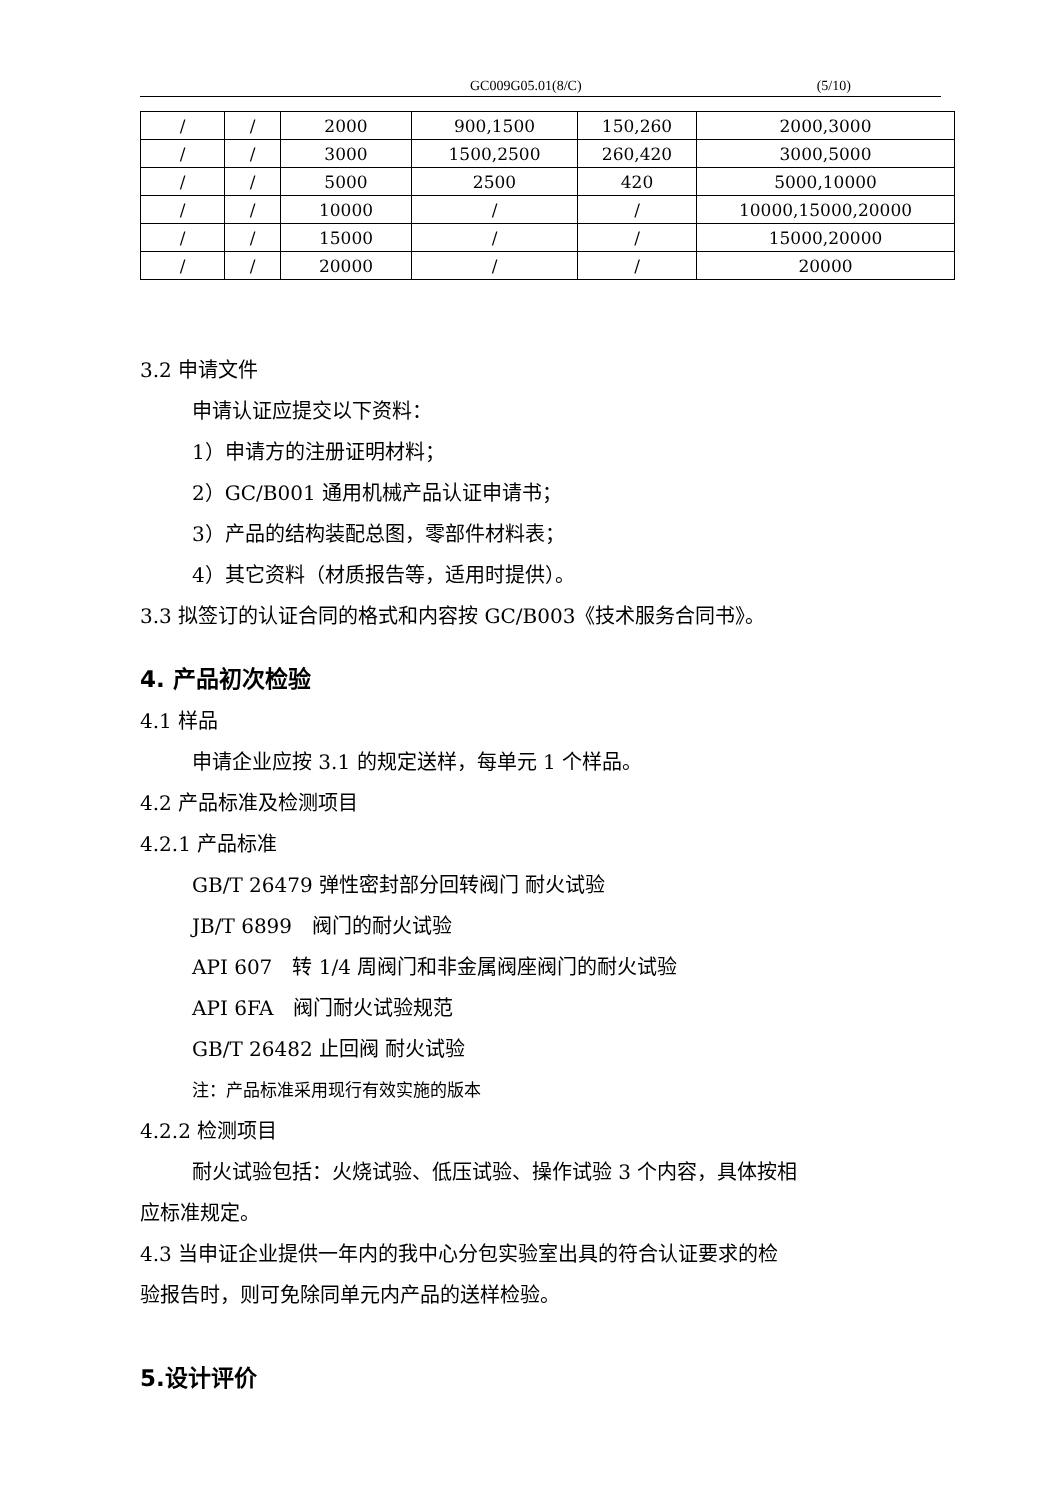GC009G05.01(8/C) (5/10)
| / | / | 2000 | 900,1500 | 150,260 | 2000,3000 |
| / | / | 3000 | 1500,2500 | 260,420 | 3000,5000 |
| / | / | 5000 | 2500 | 420 | 5000,10000 |
| / | / | 10000 | / | / | 10000,15000,20000 |
| / | / | 15000 | / | / | 15000,20000 |
| / | / | 20000 | / | / | 20000 |
3.2 申请文件
申请认证应提交以下资料：
1）申请方的注册证明材料；
2）GC/B001 通用机械产品认证申请书；
3）产品的结构装配总图，零部件材料表；
4）其它资料（材质报告等，适用时提供）。
3.3 拟签订的认证合同的格式和内容按 GC/B003《技术服务合同书》。
4. 产品初次检验
4.1 样品
申请企业应按 3.1 的规定送样，每单元 1 个样品。
4.2 产品标准及检测项目
4.2.1 产品标准
GB/T 26479 弹性密封部分回转阀门 耐火试验
JB/T 6899　阀门的耐火试验
API 607　转 1/4 周阀门和非金属阀座阀门的耐火试验
API 6FA　阀门耐火试验规范
GB/T 26482 止回阀 耐火试验
注：产品标准采用现行有效实施的版本
4.2.2 检测项目
耐火试验包括：火烧试验、低压试验、操作试验 3 个内容，具体按相
应标准规定。
4.3 当申证企业提供一年内的我中心分包实验室出具的符合认证要求的检
验报告时，则可免除同单元内产品的送样检验。
5.设计评价